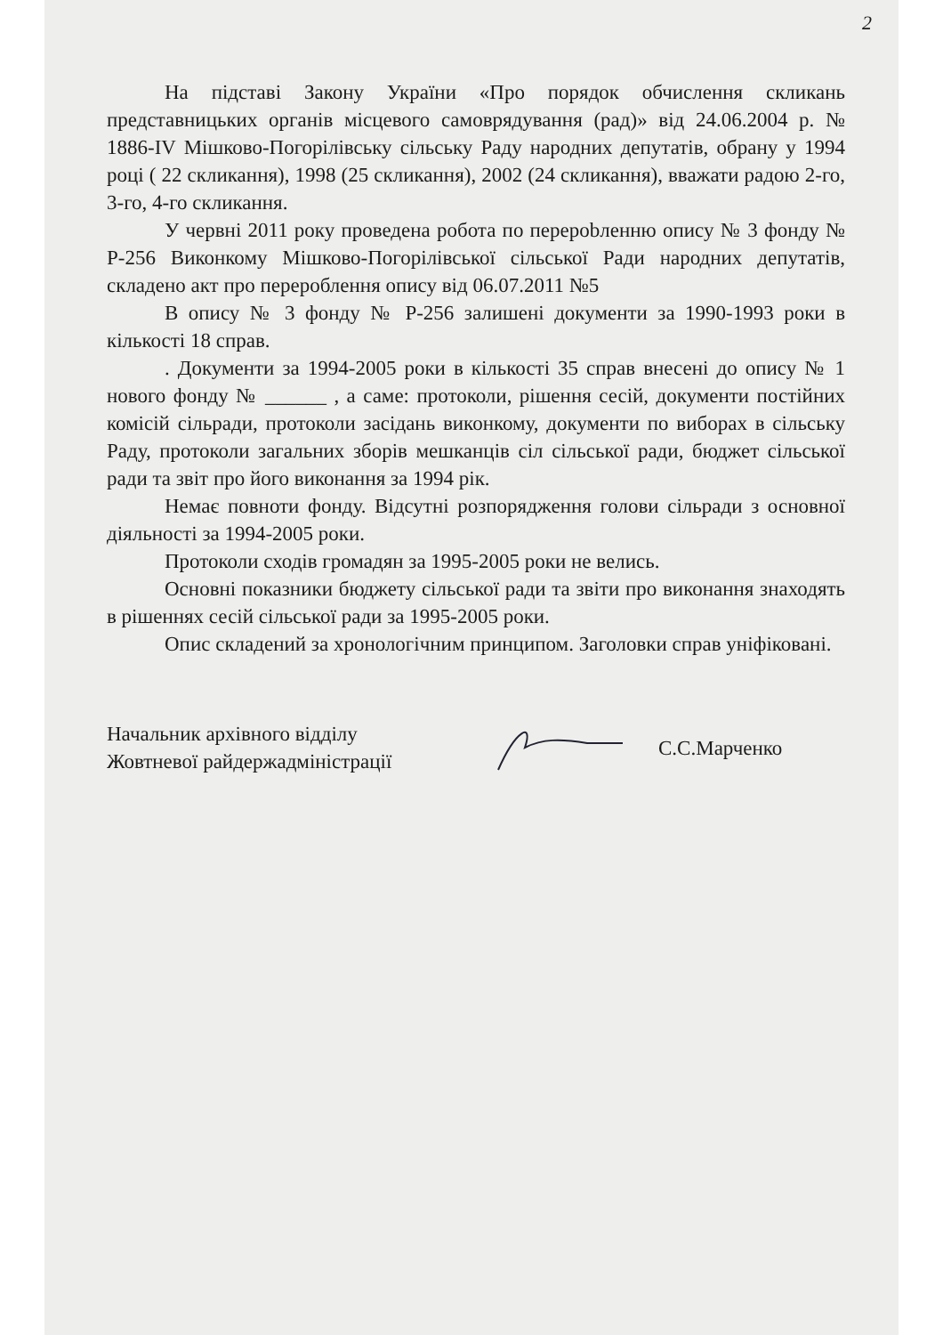2
На підставі Закону України «Про порядок обчислення скликань представницьких органів місцевого самоврядування (рад)» від 24.06.2004 р. № 1886-IV Мішково-Погорілівську сільську Раду народних депутатів, обрану у 1994 році ( 22 скликання), 1998 (25 скликання), 2002 (24 скликання), вважати радою 2-го, 3-го, 4-го скликання.
У червні 2011 року проведена робота по перерobленню опису № 3 фонду № Р-256 Виконкому Мішково-Погорілівської сільської Ради народних депутатів, складено акт про перероблення опису від 06.07.2011 №5
В опису № 3 фонду № Р-256 залишені документи за 1990-1993 роки в кількості 18 справ.
. Документи за 1994-2005 роки в кількості 35 справ внесені до опису № 1 нового фонду № ______ , а саме: протоколи, рішення сесій, документи постійних комісій сільради, протоколи засідань виконкому, документи по виборах в сільську Раду, протоколи загальних зборів мешканців сіл сільської ради, бюджет сільської ради та звіт про його виконання за 1994 рік.
Немає повноти фонду. Відсутні розпорядження голови сільради з основної діяльності за 1994-2005 роки.
Протоколи сходів громадян за 1995-2005 роки не велись.
Основні показники бюджету сільської ради та звіти про виконання знаходять в рішеннях сесій сільської ради за 1995-2005 роки.
Опис складений за хронологічним принципом. Заголовки справ уніфіковані.
Начальник архівного відділу
Жовтневої райдержадміністрації
С.С.Марченко